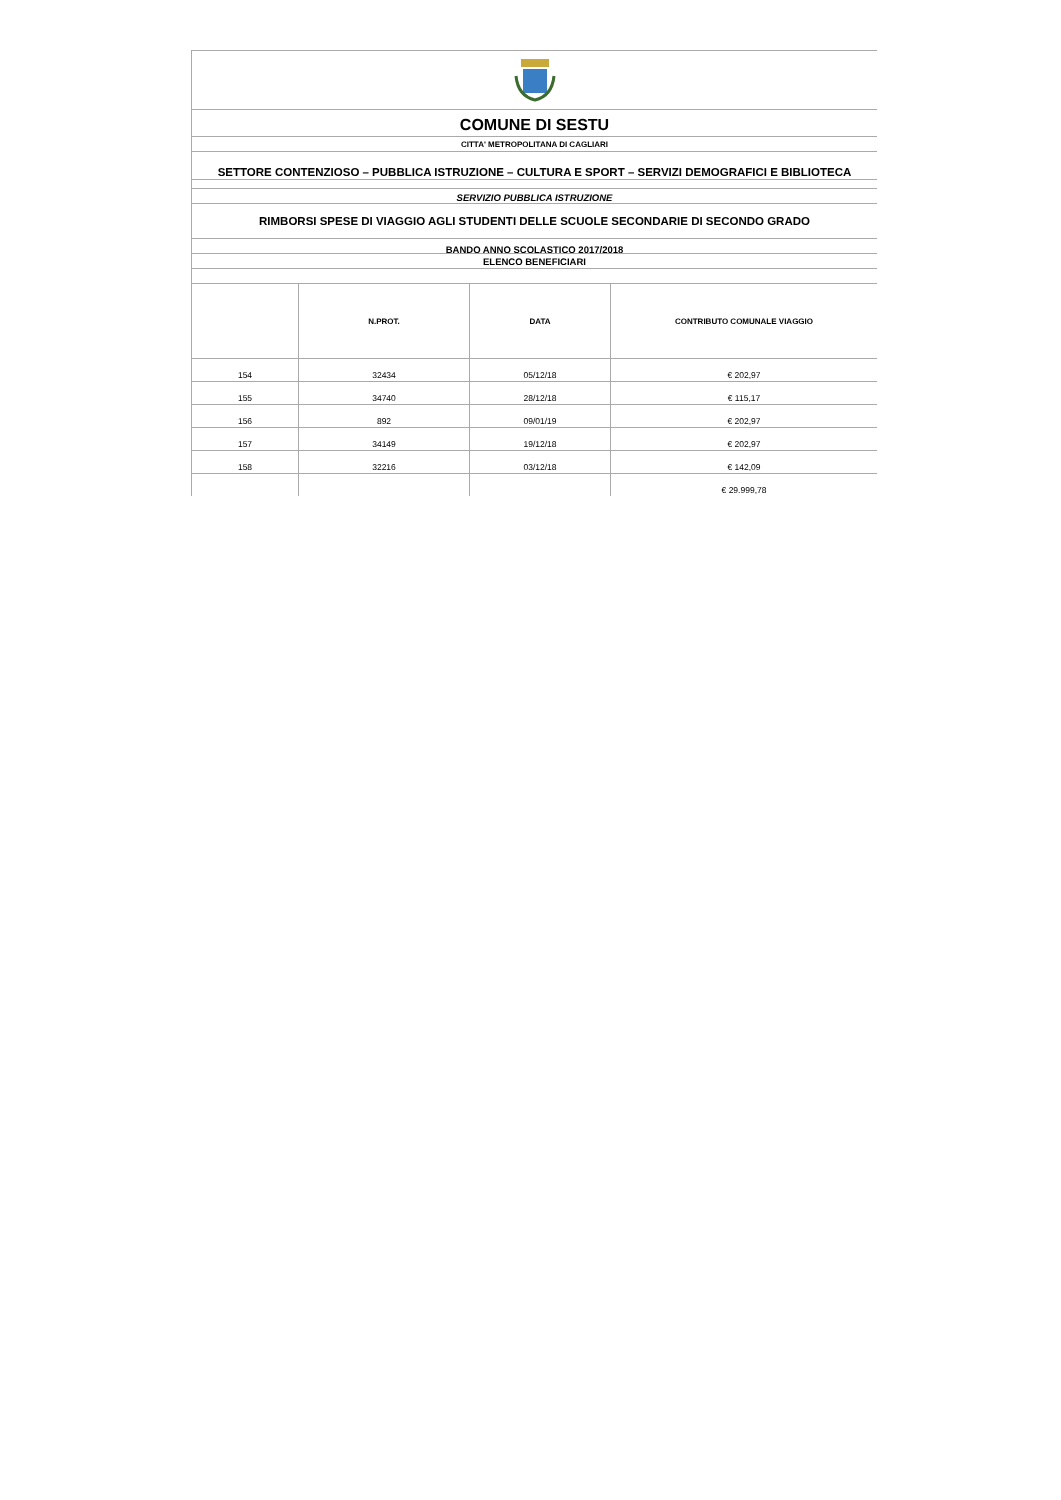COMUNE DI SESTU
CITTA' METROPOLITANA DI CAGLIARI
SETTORE CONTENZIOSO – PUBBLICA ISTRUZIONE – CULTURA E SPORT – SERVIZI DEMOGRAFICI E BIBLIOTECA
SERVIZIO PUBBLICA ISTRUZIONE
RIMBORSI SPESE DI VIAGGIO AGLI STUDENTI DELLE SCUOLE SECONDARIE DI SECONDO GRADO
BANDO ANNO SCOLASTICO 2017/2018
ELENCO BENEFICIARI
| | N.PROT. | DATA | CONTRIBUTO COMUNALE VIAGGIO |
| --- | --- | --- | --- |
| 154 | 32434 | 05/12/18 | € 202,97 |
| 155 | 34740 | 28/12/18 | € 115,17 |
| 156 | 892 | 09/01/19 | € 202,97 |
| 157 | 34149 | 19/12/18 | € 202,97 |
| 158 | 32216 | 03/12/18 | € 142,09 |
| | | | € 29.999,78 |